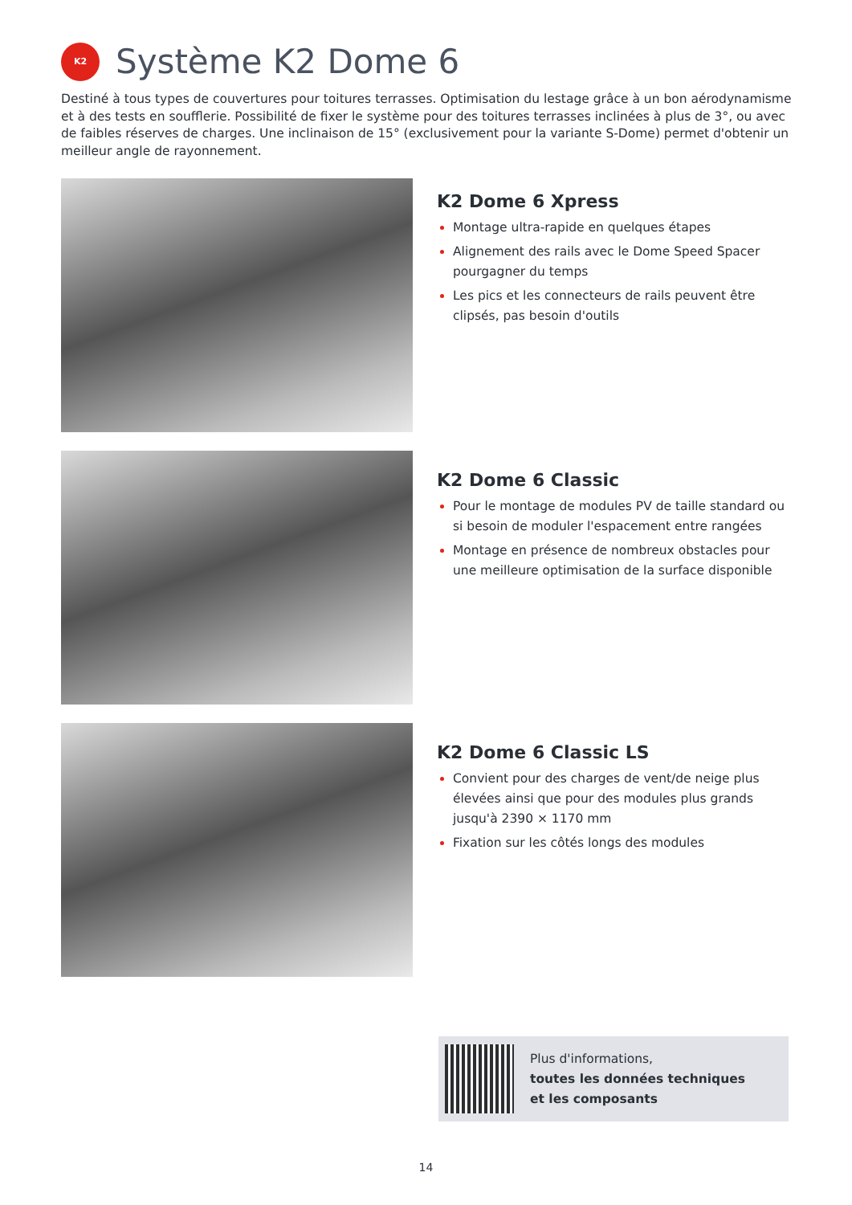K2
Système K2 Dome 6
Destiné à tous types de couvertures pour toitures terrasses. Optimisation du lestage grâce à un bon aérodynamisme et à des tests en soufflerie. Possibilité de fixer le système pour des toitures terrasses inclinées à plus de 3°, ou avec de faibles réserves de charges. Une inclinaison de 15° (exclusivement pour la variante S-Dome) permet d'obtenir un meilleur angle de rayonnement.
K2 Dome 6 Xpress
Montage ultra-rapide en quelques étapes
Alignement des rails avec le Dome Speed Spacer pourgagner du temps
Les pics et les connecteurs de rails peuvent être clipsés, pas besoin d'outils
K2 Dome 6 Classic
Pour le montage de modules PV de taille standard ou si besoin de moduler l'espacement entre rangées
Montage en présence de nombreux obstacles pour une meilleure optimisation de la surface disponible
K2 Dome 6 Classic LS
Convient pour des charges de vent/de neige plus élevées ainsi que pour des modules plus grands jusqu'à 2390 × 1170 mm
Fixation sur les côtés longs des modules
Plus d'informations,
toutes les données techniques
et les composants
14